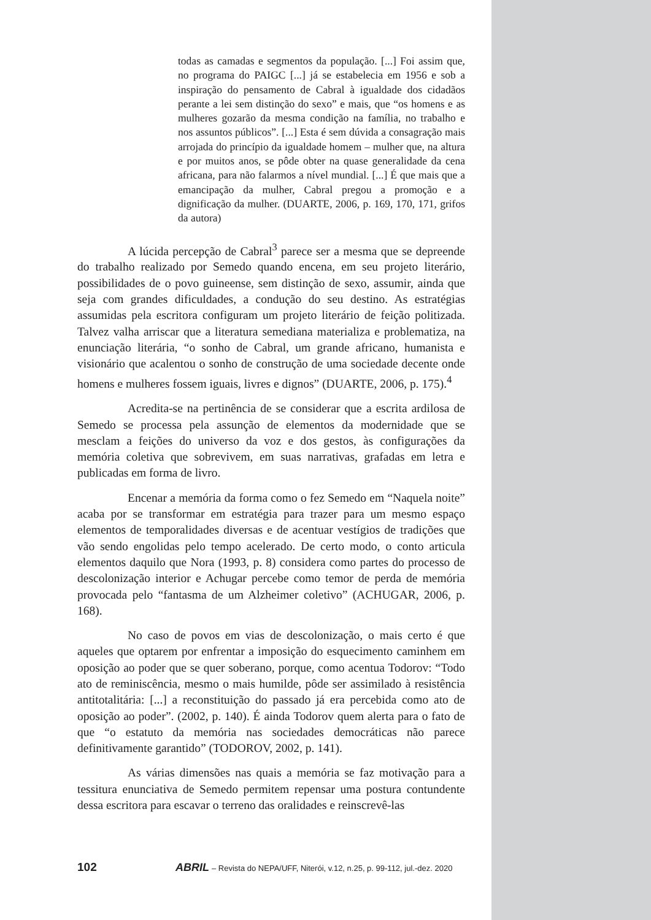todas as camadas e segmentos da população. [...] Foi assim que, no programa do PAIGC [...] já se estabelecia em 1956 e sob a inspiração do pensamento de Cabral à igualdade dos cidadãos perante a lei sem distinção do sexo” e mais, que “os homens e as mulheres gozarão da mesma condição na família, no trabalho e nos assuntos públicos”. [...] Esta é sem dúvida a consagração mais arrojada do princípio da igualdade homem – mulher que, na altura e por muitos anos, se pôde obter na quase generalidade da cena africana, para não falarmos a nível mundial. [...] É que mais que a emancipação da mulher, Cabral pregou a promoção e a dignificação da mulher. (DUARTE, 2006, p. 169, 170, 171, grifos da autora)
A lúcida percepção de Cabral<sup>3</sup> parece ser a mesma que se depreende do trabalho realizado por Semedo quando encena, em seu projeto literário, possibilidades de o povo guineense, sem distinção de sexo, assumir, ainda que seja com grandes dificuldades, a condução do seu destino. As estratégias assumidas pela escritora configuram um projeto literário de feição politizada. Talvez valha arriscar que a literatura semediana materializa e problematiza, na enunciação literária, “o sonho de Cabral, um grande africano, humanista e visionário que acalentou o sonho de construção de uma sociedade decente onde homens e mulheres fossem iguais, livres e dignos” (DUARTE, 2006, p. 175).<sup>4</sup>
Acredita-se na pertinência de se considerar que a escrita ardilosa de Semedo se processa pela assunção de elementos da modernidade que se mesclam a feições do universo da voz e dos gestos, às configurações da memória coletiva que sobrevivem, em suas narrativas, grafadas em letra e publicadas em forma de livro.
Encenar a memória da forma como o fez Semedo em “Naquela noite” acaba por se transformar em estratégia para trazer para um mesmo espaço elementos de temporalidades diversas e de acentuar vestígios de tradições que vão sendo engolidas pelo tempo acelerado. De certo modo, o conto articula elementos daquilo que Nora (1993, p. 8) considera como partes do processo de descolonização interior e Achugar percebe como temor de perda de memória provocada pelo “fantasma de um Alzheimer coletivo” (ACHUGAR, 2006, p. 168).
No caso de povos em vias de descolonização, o mais certo é que aqueles que optarem por enfrentar a imposição do esquecimento caminhem em oposição ao poder que se quer soberano, porque, como acentua Todorov: “Todo ato de reminiscência, mesmo o mais humilde, pôde ser assimilado à resistência antitotalitária: [...] a reconstituição do passado já era percebida como ato de oposição ao poder”. (2002, p. 140). É ainda Todorov quem alerta para o fato de que “o estatuto da memória nas sociedades democráticas não parece definitivamente garantido” (TODOROV, 2002, p. 141).
As várias dimensões nas quais a memória se faz motivação para a tessitura enunciativa de Semedo permitem repensar uma postura contundente dessa escritora para escavar o terreno das oralidades e reinscrevê-las
102 ABRIL – Revista do NEPA/UFF, Niterói, v.12, n.25, p. 99-112, jul.-dez. 2020